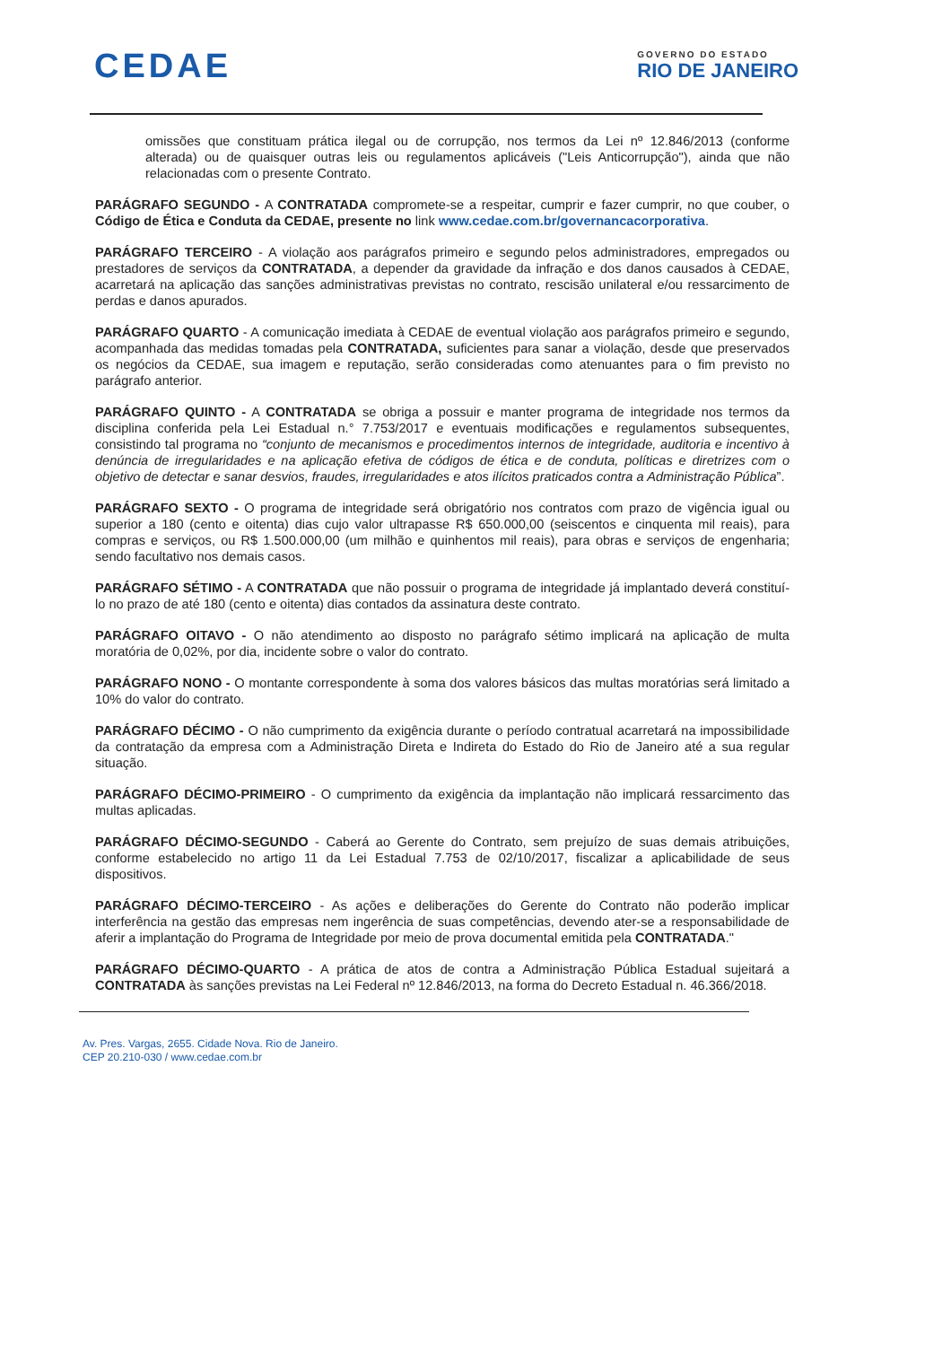CEDAE
GOVERNO DO ESTADO
RIO DE JANEIRO
omissões que constituam prática ilegal ou de corrupção, nos termos da Lei nº 12.846/2013 (conforme alterada) ou de quaisquer outras leis ou regulamentos aplicáveis ("Leis Anticorrupção"), ainda que não relacionadas com o presente Contrato.
PARÁGRAFO SEGUNDO - A CONTRATADA compromete-se a respeitar, cumprir e fazer cumprir, no que couber, o Código de Ética e Conduta da CEDAE, presente no link www.cedae.com.br/governancacorporativa.
PARÁGRAFO TERCEIRO - A violação aos parágrafos primeiro e segundo pelos administradores, empregados ou prestadores de serviços da CONTRATADA, a depender da gravidade da infração e dos danos causados à CEDAE, acarretará na aplicação das sanções administrativas previstas no contrato, rescisão unilateral e/ou ressarcimento de perdas e danos apurados.
PARÁGRAFO QUARTO - A comunicação imediata à CEDAE de eventual violação aos parágrafos primeiro e segundo, acompanhada das medidas tomadas pela CONTRATADA, suficientes para sanar a violação, desde que preservados os negócios da CEDAE, sua imagem e reputação, serão consideradas como atenuantes para o fim previsto no parágrafo anterior.
PARÁGRAFO QUINTO - A CONTRATADA se obriga a possuir e manter programa de integridade nos termos da disciplina conferida pela Lei Estadual n.° 7.753/2017 e eventuais modificações e regulamentos subsequentes, consistindo tal programa no “conjunto de mecanismos e procedimentos internos de integridade, auditoria e incentivo à denúncia de irregularidades e na aplicação efetiva de códigos de ética e de conduta, políticas e diretrizes com o objetivo de detectar e sanar desvios, fraudes, irregularidades e atos ilícitos praticados contra a Administração Pública”.
PARÁGRAFO SEXTO - O programa de integridade será obrigatório nos contratos com prazo de vigência igual ou superior a 180 (cento e oitenta) dias cujo valor ultrapasse R$ 650.000,00 (seiscentos e cinquenta mil reais), para compras e serviços, ou R$ 1.500.000,00 (um milhão e quinhentos mil reais), para obras e serviços de engenharia; sendo facultativo nos demais casos.
PARÁGRAFO SÉTIMO - A CONTRATADA que não possuir o programa de integridade já implantado deverá constituí-lo no prazo de até 180 (cento e oitenta) dias contados da assinatura deste contrato.
PARÁGRAFO OITAVO - O não atendimento ao disposto no parágrafo sétimo implicará na aplicação de multa moratória de 0,02%, por dia, incidente sobre o valor do contrato.
PARÁGRAFO NONO - O montante correspondente à soma dos valores básicos das multas moratórias será limitado a 10% do valor do contrato.
PARÁGRAFO DÉCIMO - O não cumprimento da exigência durante o período contratual acarretará na impossibilidade da contratação da empresa com a Administração Direta e Indireta do Estado do Rio de Janeiro até a sua regular situação.
PARÁGRAFO DÉCIMO-PRIMEIRO - O cumprimento da exigência da implantação não implicará ressarcimento das multas aplicadas.
PARÁGRAFO DÉCIMO-SEGUNDO - Caberá ao Gerente do Contrato, sem prejuízo de suas demais atribuições, conforme estabelecido no artigo 11 da Lei Estadual 7.753 de 02/10/2017, fiscalizar a aplicabilidade de seus dispositivos.
PARÁGRAFO DÉCIMO-TERCEIRO - As ações e deliberações do Gerente do Contrato não poderão implicar interferência na gestão das empresas nem ingerência de suas competências, devendo ater-se a responsabilidade de aferir a implantação do Programa de Integridade por meio de prova documental emitida pela CONTRATADA."
PARÁGRAFO DÉCIMO-QUARTO - A prática de atos de contra a Administração Pública Estadual sujeitará a CONTRATADA às sanções previstas na Lei Federal nº 12.846/2013, na forma do Decreto Estadual n. 46.366/2018.
Av. Pres. Vargas, 2655. Cidade Nova. Rio de Janeiro.
CEP 20.210-030 / www.cedae.com.br